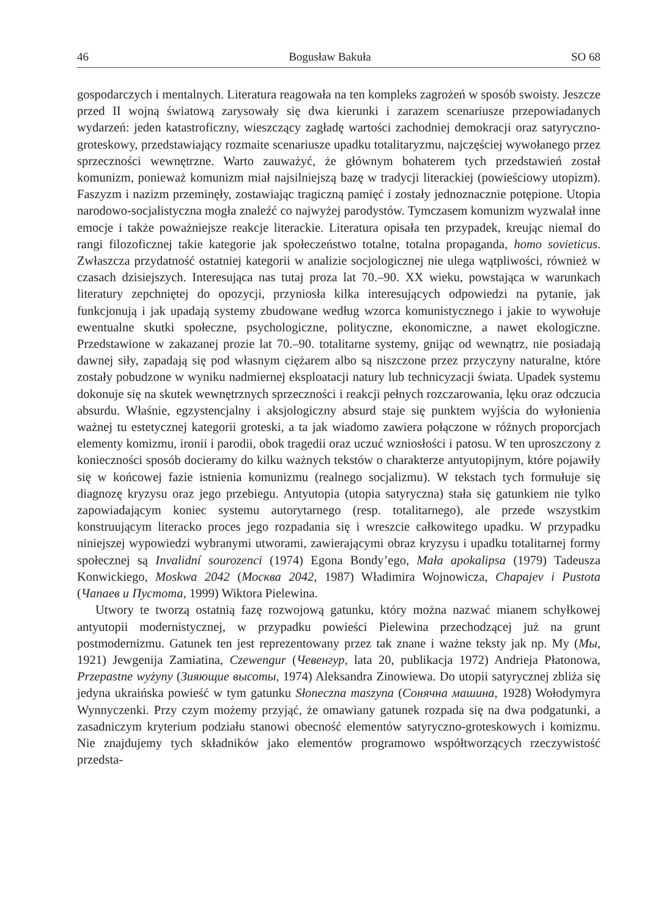46 Bogusław Bakuła SO 68
gospodarczych i mentalnych. Literatura reagowała na ten kompleks zagrożeń w sposób swoisty. Jeszcze przed II wojną światową zarysowały się dwa kierunki i zarazem scenariusze przepowiadanych wydarzeń: jeden katastroficzny, wieszczący zagładę wartości zachodniej demokracji oraz satyryczno-groteskowy, przedstawiający rozmaite scenariusze upadku totalitaryzmu, najczęściej wywołanego przez sprzeczności wewnętrzne. Warto zauważyć, że głównym bohaterem tych przedstawień został komunizm, ponieważ komunizm miał najsilniejszą bazę w tradycji literackiej (powieściowy utopizm). Faszyzm i nazizm przeminęły, zostawiając tragiczną pamięć i zostały jednoznacznie potępione. Utopia narodowo-socjalistyczna mogła znaleźć co najwyżej parodystów. Tymczasem komunizm wyzwalał inne emocje i także poważniejsze reakcje literackie. Literatura opisała ten przypadek, kreując niemal do rangi filozoficznej takie kategorie jak społeczeństwo totalne, totalna propaganda, homo sovieticus. Zwłaszcza przydatność ostatniej kategorii w analizie socjologicznej nie ulega wątpliwości, również w czasach dzisiejszych. Interesująca nas tutaj proza lat 70.–90. XX wieku, powstająca w warunkach literatury zepchniętej do opozycji, przyniosła kilka interesujących odpowiedzi na pytanie, jak funkcjonują i jak upadają systemy zbudowane według wzorca komunistycznego i jakie to wywołuje ewentualne skutki społeczne, psychologiczne, polityczne, ekonomiczne, a nawet ekologiczne. Przedstawione w zakazanej prozie lat 70.–90. totalitarne systemy, gnijąc od wewnątrz, nie posiadają dawnej siły, zapadają się pod własnym ciężarem albo są niszczone przez przyczyny naturalne, które zostały pobudzone w wyniku nadmiernej eksploatacji natury lub technicyzacji świata. Upadek systemu dokonuje się na skutek wewnętrznych sprzeczności i reakcji pełnych rozczarowania, lęku oraz odczucia absurdu. Właśnie, egzystencjalny i aksjologiczny absurd staje się punktem wyjścia do wyłonienia ważnej tu estetycznej kategorii groteski, a ta jak wiadomo zawiera połączone w różnych proporcjach elementy komizmu, ironii i parodii, obok tragedii oraz uczuć wzniosłości i patosu. W ten uproszczony z konieczności sposób docieramy do kilku ważnych tekstów o charakterze antyutopijnym, które pojawiły się w końcowej fazie istnienia komunizmu (realnego socjalizmu). W tekstach tych formułuje się diagnozę kryzysu oraz jego przebiegu. Antyutopia (utopia satyryczna) stała się gatunkiem nie tylko zapowiadającym koniec systemu autorytarnego (resp. totalitarnego), ale przede wszystkim konstruującym literacko proces jego rozpadania się i wreszcie całkowitego upadku. W przypadku niniejszej wypowiedzi wybranymi utworami, zawierającymi obraz kryzysu i upadku totalitarnej formy społecznej są Invalidní sourozenci (1974) Egona Bondy’ego, Mała apokalipsa (1979) Tadeusza Konwickiego, Moskwa 2042 (Москва 2042, 1987) Władimira Wojnowicza, Chapajev i Pustota (Чапаев и Пустота, 1999) Wiktora Pielewina.
Utwory te tworzą ostatnią fazę rozwojową gatunku, który można nazwać mianem schyłkowej antyutopii modernistycznej, w przypadku powieści Pielewina przechodzącej już na grunt postmodernizmu. Gatunek ten jest reprezentowany przez tak znane i ważne teksty jak np. My (Мы, 1921) Jewgenija Zamiatina, Czewengur (Чевенгур, lata 20, publikacja 1972) Andrieja Płatonowa, Przepastne wyżyny (Зияющие высоты, 1974) Aleksandra Zinowiewa. Do utopii satyrycznej zbliża się jedyna ukraińska powieść w tym gatunku Słoneczna maszyna (Сонячна машина, 1928) Wołodymyra Wynnyczenki. Przy czym możemy przyjąć, że omawiany gatunek rozpada się na dwa podgatunki, a zasadniczym kryterium podziału stanowi obecność elementów satyryczno-groteskowych i komizmu. Nie znajdujemy tych składników jako elementów programowo współtworzących rzeczywistość przedsta-